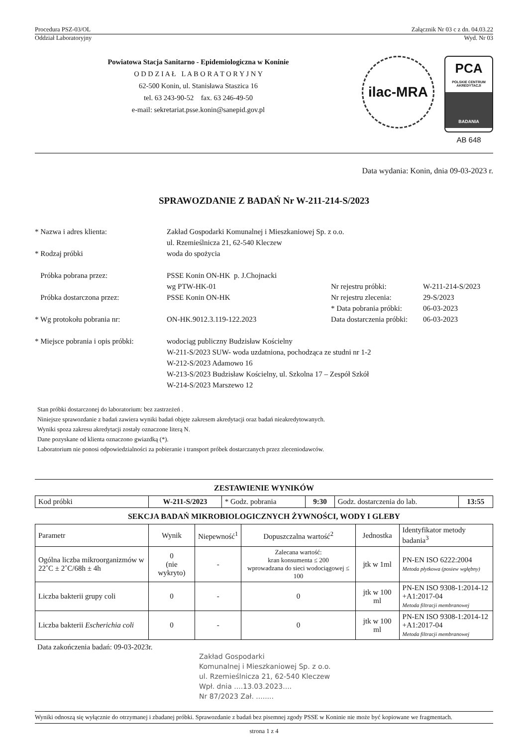Procedura PSZ-03/OL Załącznik Nr 03 c z dn. 04.03.22
Oddział Laboratoryjny Wyd. Nr 03
Powiatowa Stacja Sanitarno - Epidemiologiczna w Koninie
O D D Z I A Ł L A B O R A T O R Y J N Y
62-500 Konin, ul. Stanisława Staszica 16
tel. 63 243-90-52 fax. 63 246-49-50
e-mail: sekretariat.psse.konin@sanepid.gov.pl
ilac-MRA
PCA
POLSKIE CENTRUM AKREDYTACJI
BADANIA
AB 648
Data wydania: Konin, dnia 09-03-2023 r.
SPRAWOZDANIE Z BADAŃ Nr W-211-214-S/2023
* Nazwa i adres klienta:
Zakład Gospodarki Komunalnej i Mieszkaniowej Sp. z o.o.
ul. Rzemieślnicza 21, 62-540 Kleczew
* Rodzaj próbki
woda do spożycia
Próbka pobrana przez:
PSSE Konin ON-HK p. J.Chojnacki
wg PTW-HK-01
Nr rejestru próbki:
W-211-214-S/2023
Próbka dostarczona przez:
PSSE Konin ON-HK
Nr rejestru zlecenia:
29-S/2023
* Data pobrania próbki:
06-03-2023
* Wg protokołu pobrania nr:
ON-HK.9012.3.119-122.2023
Data dostarczenia próbki:
06-03-2023
* Miejsce pobrania i opis próbki:
wodociąg publiczny Budzisław Kościelny
W-211-S/2023 SUW- woda uzdatniona, pochodząca ze studni nr 1-2
W-212-S/2023 Adamowo 16
W-213-S/2023 Budzisław Kościelny, ul. Szkolna 17 – Zespół Szkół
W-214-S/2023 Marszewo 12
Stan próbki dostarczonej do laboratorium: bez zastrzeżeń .
Niniejsze sprawozdanie z badań zawiera wyniki badań objęte zakresem akredytacji oraz badań nieakredytowanych.
Wyniki spoza zakresu akredytacji zostały oznaczone literą N.
Dane pozyskane od klienta oznaczono gwiazdką (*).
Laboratorium nie ponosi odpowiedzialności za pobieranie i transport próbek dostarczanych przez zleceniodawców.
ZESTAWIENIE WYNIKÓW
| Kod próbki | W-211-S/2023 | * Godz. pobrania | 9:30 | Godz. dostarczenia do lab. | 13:55 |
SEKCJA BADAŃ MIKROBIOLOGICZNYCH ŻYWNOŚCI, WODY I GLEBY
| Parametr | Wynik | Niepewność<sup>1</sup> | Dopuszczalna wartość<sup>2</sup> | Jednostka | Identyfikator metody badania<sup>3</sup> |
| --- | --- | --- | --- | --- | --- |
| Ogólna liczba mikroorganizmów w 22˚C ± 2˚C/68h ± 4h | 0 (nie wykryto) | - | Zalecana wartość: kran konsumenta ≤ 200 wprowadzana do sieci wodociągowej ≤ 100 | jtk w 1ml | PN-EN ISO 6222:2004 Metoda płytkowa (posiew wgłębny) |
| Liczba bakterii grupy coli | 0 | - | 0 | jtk w 100 ml | PN-EN ISO 9308-1:2014-12 +A1:2017-04 Metoda filtracji membranowej |
| Liczba bakterii Escherichia coli | 0 | - | 0 | jtk w 100 ml | PN-EN ISO 9308-1:2014-12 +A1:2017-04 Metoda filtracji membranowej |
Data zakończenia badań: 09-03-2023r.
Zakład Gospodarki
Komunalnej i Mieszkaniowej Sp. z o.o.
ul. Rzemieślnicza 21, 62-540 Kleczew
Wpł. dnia ....13.03.2023....
Nr 87/2023 Zał. ........
Wyniki odnoszą się wyłącznie do otrzymanej i zbadanej próbki. Sprawozdanie z badań bez pisemnej zgody PSSE w Koninie nie może być kopiowane we fragmentach.
strona 1 z 4